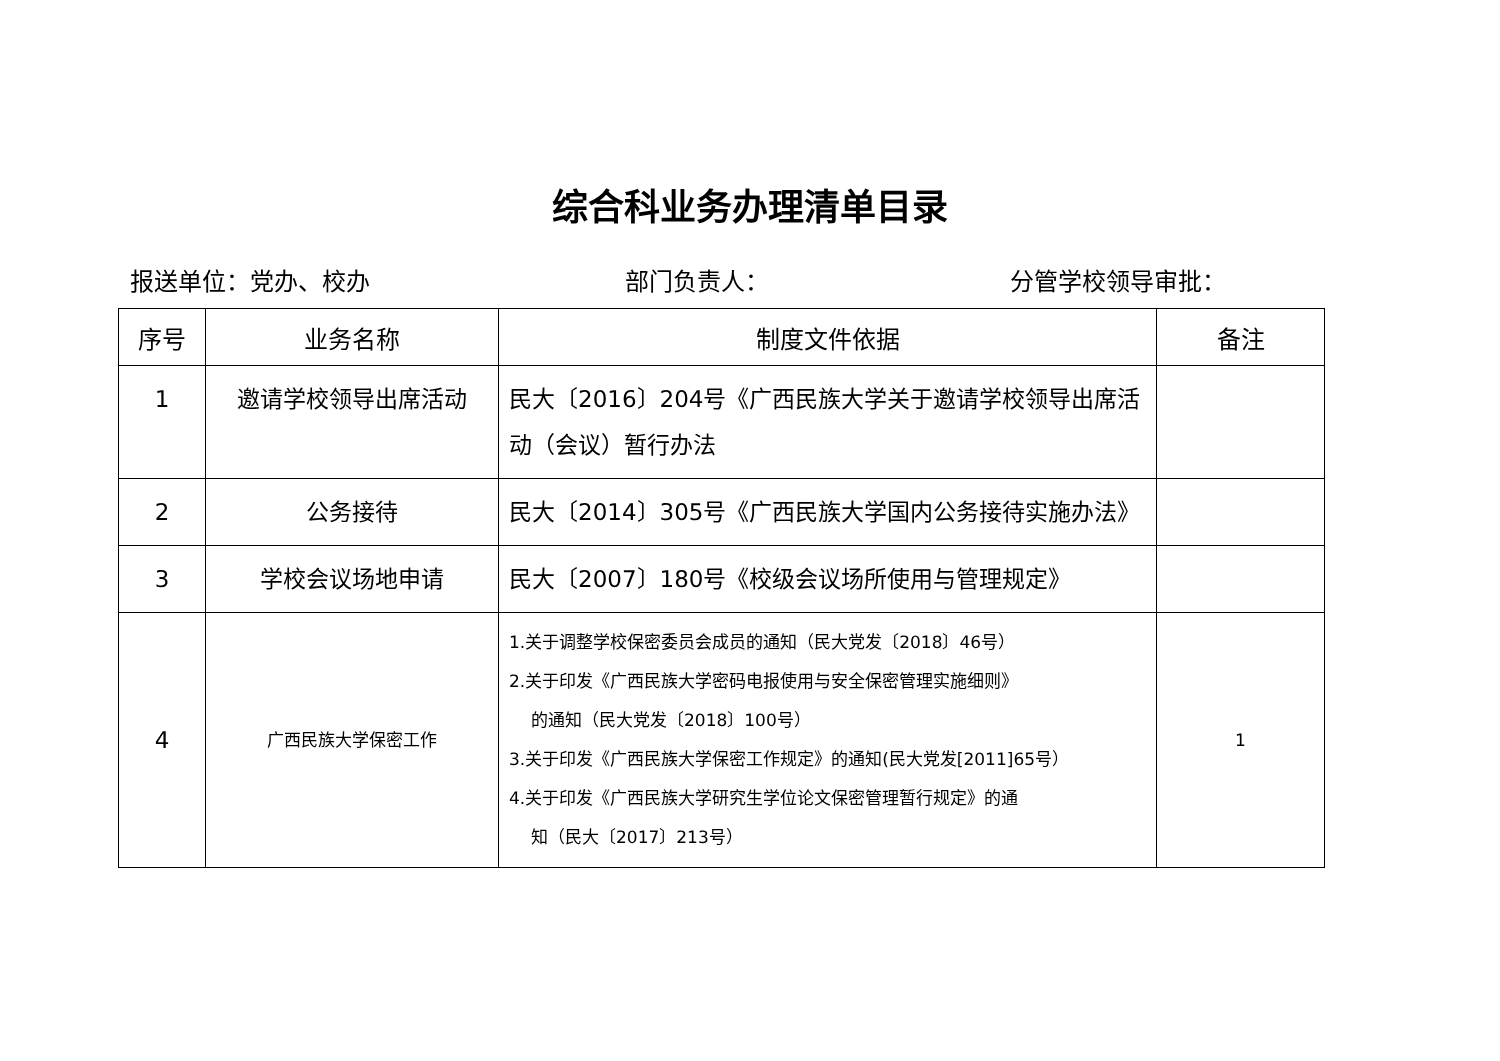综合科业务办理清单目录
报送单位：党办、校办 部门负责人： 分管学校领导审批：
| 序号 | 业务名称 | 制度文件依据 | 备注 |
| --- | --- | --- | --- |
| 1 | 邀请学校领导出席活动 | 民大〔2016〕204号《广西民族大学关于邀请学校领导出席活动（会议）暂行办法 | |
| 2 | 公务接待 | 民大〔2014〕305号《广西民族大学国内公务接待实施办法》 | |
| 3 | 学校会议场地申请 | 民大〔2007〕180号《校级会议场所使用与管理规定》 | |
| 4 | 广西民族大学保密工作 | 1.关于调整学校保密委员会成员的通知（民大党发〔2018〕46号） 2.关于印发《广西民族大学密码电报使用与安全保密管理实施细则》 的通知（民大党发〔2018〕100号） 3.关于印发《广西民族大学保密工作规定》的通知(民大党发[2011]65号） 4.关于印发《广西民族大学研究生学位论文保密管理暂行规定》的通 知（民大〔2017〕213号） | 1 |